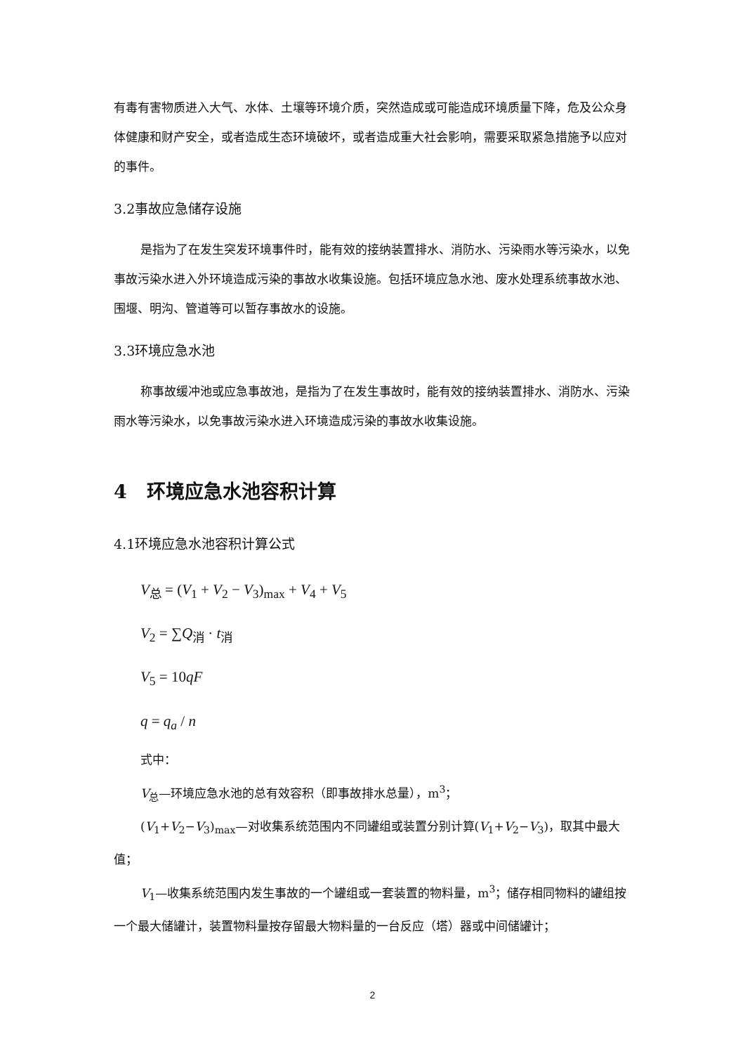有毒有害物质进入大气、水体、土壤等环境介质，突然造成或可能造成环境质量下降，危及公众身体健康和财产安全，或者造成生态环境破坏，或者造成重大社会影响，需要采取紧急措施予以应对的事件。
3.2事故应急储存设施
是指为了在发生突发环境事件时，能有效的接纳装置排水、消防水、污染雨水等污染水，以免事故污染水进入外环境造成污染的事故水收集设施。包括环境应急水池、废水处理系统事故水池、围堰、明沟、管道等可以暂存事故水的设施。
3.3环境应急水池
称事故缓冲池或应急事故池，是指为了在发生事故时，能有效的接纳装置排水、消防水、污染雨水等污染水，以免事故污染水进入环境造成污染的事故水收集设施。
4 环境应急水池容积计算
4.1环境应急水池容积计算公式
V<sub>总</sub> = (V<sub>1</sub> + V<sub>2</sub> − V<sub>3</sub>)<sub>max</sub> + V<sub>4</sub> + V<sub>5</sub>
V<sub>2</sub> = ∑Q<sub>消</sub> · t<sub>消</sub>
V<sub>5</sub> = 10qF
q = q<sub>a</sub> / n
式中：
V<sub>总</sub>—环境应急水池的总有效容积（即事故排水总量），m<sup>3</sup>；
(V<sub>1</sub>+V<sub>2</sub>−V<sub>3</sub>)<sub>max</sub>—对收集系统范围内不同罐组或装置分别计算(V<sub>1</sub>+V<sub>2</sub>−V<sub>3</sub>)，取其中最大值；
V<sub>1</sub>—收集系统范围内发生事故的一个罐组或一套装置的物料量，m<sup>3</sup>；储存相同物料的罐组按一个最大储罐计，装置物料量按存留最大物料量的一台反应（塔）器或中间储罐计；
2